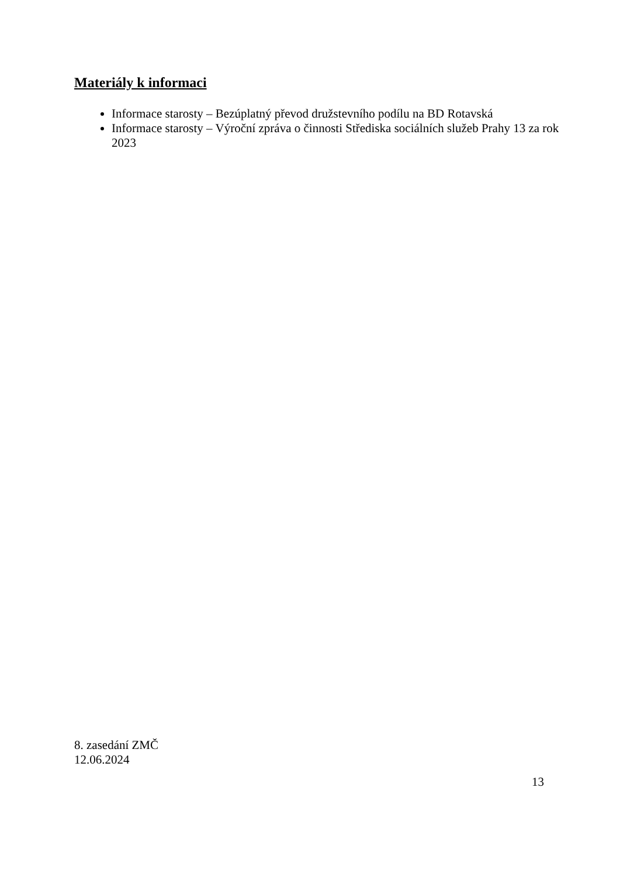Materiály k informaci
Informace starosty – Bezúplatný převod družstevního podílu na BD Rotavská
Informace starosty – Výroční zpráva o činnosti Střediska sociálních služeb Prahy 13 za rok 2023
8. zasedání ZMČ
12.06.2024
13